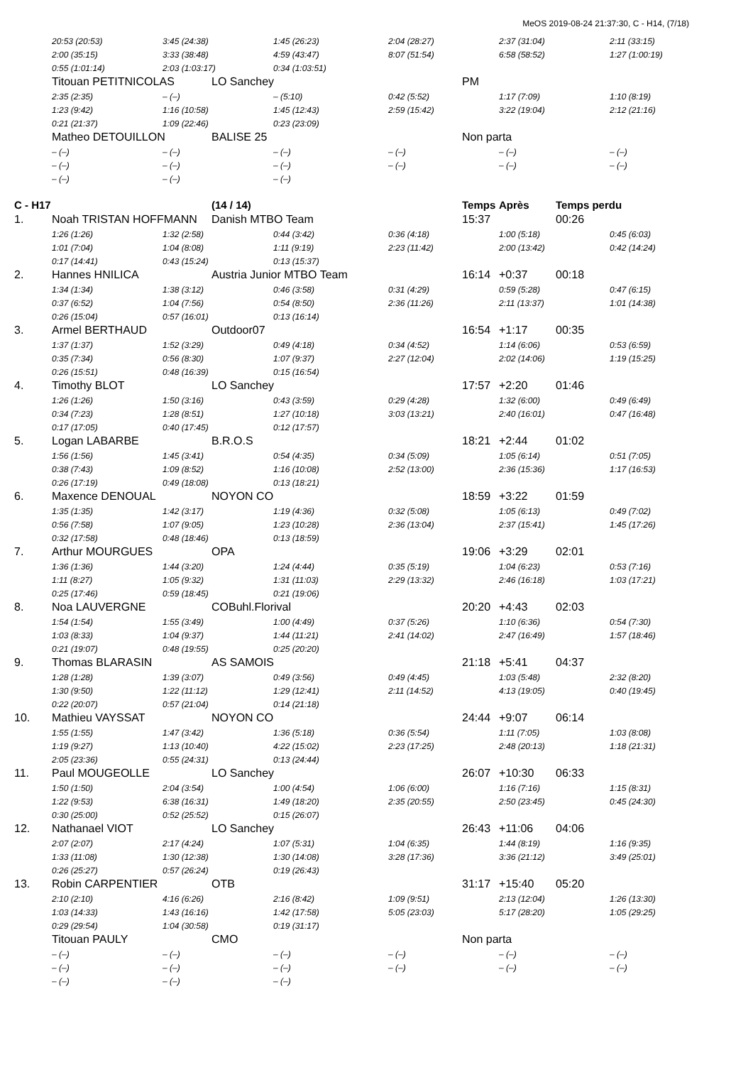MeOS 2019-08-24 21:37:30, C - H14, (7/18)
| | 20:53 (20:53) | 3:45 (24:38) | | 1:45 (26:23) | 2:04 (28:27) | | 2:37 (31:04) | | 2:11 (33:15) |
| | 2:00 (35:15) | 3:33 (38:48) | | 4:59 (43:47) | 8:07 (51:54) | | 6:58 (58:52) | | 1:27 (1:00:19) |
| | 0:55 (1:01:14) | 2:03 (1:03:17) | | 0:34 (1:03:51) | | | | | |
| | Titouan PETITNICOLAS | | LO Sanchey | | | PM | | | |
| | 2:35 (2:35) | – (–) | | – (5:10) | 0:42 (5:52) | | 1:17 (7:09) | | 1:10 (8:19) |
| | 1:23 (9:42) | 1:16 (10:58) | | 1:45 (12:43) | 2:59 (15:42) | | 3:22 (19:04) | | 2:12 (21:16) |
| | 0:21 (21:37) | 1:09 (22:46) | | 0:23 (23:09) | | | | | |
| | Matheo DETOUILLON | | BALISE 25 | | | Non parta | | | |
| | – (–) | – (–) | | – (–) | – (–) | | – (–) | | – (–) |
| | – (–) | – (–) | | – (–) | – (–) | | – (–) | | – (–) |
| | – (–) | – (–) | | – (–) | | | | | |
| C - H17 | | (14 / 14) | | | | Temps | Après | Temps perdu | |
| 1. | Noah TRISTAN HOFFMANN | | Danish MTBO Team | | | 15:37 | | 00:26 | |
| | 1:26 (1:26) | 1:32 (2:58) | | 0:44 (3:42) | 0:36 (4:18) | | 1:00 (5:18) | | 0:45 (6:03) |
| | 1:01 (7:04) | 1:04 (8:08) | | 1:11 (9:19) | 2:23 (11:42) | | 2:00 (13:42) | | 0:42 (14:24) |
| | 0:17 (14:41) | 0:43 (15:24) | | 0:13 (15:37) | | | | | |
| 2. | Hannes HNILICA | | Austria Junior MTBO Team | | | 16:14 | +0:37 | 00:18 | |
| | 1:34 (1:34) | 1:38 (3:12) | | 0:46 (3:58) | 0:31 (4:29) | | 0:59 (5:28) | | 0:47 (6:15) |
| | 0:37 (6:52) | 1:04 (7:56) | | 0:54 (8:50) | 2:36 (11:26) | | 2:11 (13:37) | | 1:01 (14:38) |
| | 0:26 (15:04) | 0:57 (16:01) | | 0:13 (16:14) | | | | | |
| 3. | Armel BERTHAUD | | Outdoor07 | | | 16:54 | +1:17 | 00:35 | |
| | 1:37 (1:37) | 1:52 (3:29) | | 0:49 (4:18) | 0:34 (4:52) | | 1:14 (6:06) | | 0:53 (6:59) |
| | 0:35 (7:34) | 0:56 (8:30) | | 1:07 (9:37) | 2:27 (12:04) | | 2:02 (14:06) | | 1:19 (15:25) |
| | 0:26 (15:51) | 0:48 (16:39) | | 0:15 (16:54) | | | | | |
| 4. | Timothy BLOT | | LO Sanchey | | | 17:57 | +2:20 | 01:46 | |
| | 1:26 (1:26) | 1:50 (3:16) | | 0:43 (3:59) | 0:29 (4:28) | | 1:32 (6:00) | | 0:49 (6:49) |
| | 0:34 (7:23) | 1:28 (8:51) | | 1:27 (10:18) | 3:03 (13:21) | | 2:40 (16:01) | | 0:47 (16:48) |
| | 0:17 (17:05) | 0:40 (17:45) | | 0:12 (17:57) | | | | | |
| 5. | Logan LABARBE | | B.R.O.S | | | 18:21 | +2:44 | 01:02 | |
| | 1:56 (1:56) | 1:45 (3:41) | | 0:54 (4:35) | 0:34 (5:09) | | 1:05 (6:14) | | 0:51 (7:05) |
| | 0:38 (7:43) | 1:09 (8:52) | | 1:16 (10:08) | 2:52 (13:00) | | 2:36 (15:36) | | 1:17 (16:53) |
| | 0:26 (17:19) | 0:49 (18:08) | | 0:13 (18:21) | | | | | |
| 6. | Maxence DENOUAL | | NOYON CO | | | 18:59 | +3:22 | 01:59 | |
| | 1:35 (1:35) | 1:42 (3:17) | | 1:19 (4:36) | 0:32 (5:08) | | 1:05 (6:13) | | 0:49 (7:02) |
| | 0:56 (7:58) | 1:07 (9:05) | | 1:23 (10:28) | 2:36 (13:04) | | 2:37 (15:41) | | 1:45 (17:26) |
| | 0:32 (17:58) | 0:48 (18:46) | | 0:13 (18:59) | | | | | |
| 7. | Arthur MOURGUES | | OPA | | | 19:06 | +3:29 | 02:01 | |
| | 1:36 (1:36) | 1:44 (3:20) | | 1:24 (4:44) | 0:35 (5:19) | | 1:04 (6:23) | | 0:53 (7:16) |
| | 1:11 (8:27) | 1:05 (9:32) | | 1:31 (11:03) | 2:29 (13:32) | | 2:46 (16:18) | | 1:03 (17:21) |
| | 0:25 (17:46) | 0:59 (18:45) | | 0:21 (19:06) | | | | | |
| 8. | Noa LAUVERGNE | | COBuhl.Florival | | | 20:20 | +4:43 | 02:03 | |
| | 1:54 (1:54) | 1:55 (3:49) | | 1:00 (4:49) | 0:37 (5:26) | | 1:10 (6:36) | | 0:54 (7:30) |
| | 1:03 (8:33) | 1:04 (9:37) | | 1:44 (11:21) | 2:41 (14:02) | | 2:47 (16:49) | | 1:57 (18:46) |
| | 0:21 (19:07) | 0:48 (19:55) | | 0:25 (20:20) | | | | | |
| 9. | Thomas BLARASIN | | AS SAMOIS | | | 21:18 | +5:41 | 04:37 | |
| | 1:28 (1:28) | 1:39 (3:07) | | 0:49 (3:56) | 0:49 (4:45) | | 1:03 (5:48) | | 2:32 (8:20) |
| | 1:30 (9:50) | 1:22 (11:12) | | 1:29 (12:41) | 2:11 (14:52) | | 4:13 (19:05) | | 0:40 (19:45) |
| | 0:22 (20:07) | 0:57 (21:04) | | 0:14 (21:18) | | | | | |
| 10. | Mathieu VAYSSAT | | NOYON CO | | | 24:44 | +9:07 | 06:14 | |
| | 1:55 (1:55) | 1:47 (3:42) | | 1:36 (5:18) | 0:36 (5:54) | | 1:11 (7:05) | | 1:03 (8:08) |
| | 1:19 (9:27) | 1:13 (10:40) | | 4:22 (15:02) | 2:23 (17:25) | | 2:48 (20:13) | | 1:18 (21:31) |
| | 2:05 (23:36) | 0:55 (24:31) | | 0:13 (24:44) | | | | | |
| 11. | Paul MOUGEOLLE | | LO Sanchey | | | 26:07 | +10:30 | 06:33 | |
| | 1:50 (1:50) | 2:04 (3:54) | | 1:00 (4:54) | 1:06 (6:00) | | 1:16 (7:16) | | 1:15 (8:31) |
| | 1:22 (9:53) | 6:38 (16:31) | | 1:49 (18:20) | 2:35 (20:55) | | 2:50 (23:45) | | 0:45 (24:30) |
| | 0:30 (25:00) | 0:52 (25:52) | | 0:15 (26:07) | | | | | |
| 12. | Nathanael VIOT | | LO Sanchey | | | 26:43 | +11:06 | 04:06 | |
| | 2:07 (2:07) | 2:17 (4:24) | | 1:07 (5:31) | 1:04 (6:35) | | 1:44 (8:19) | | 1:16 (9:35) |
| | 1:33 (11:08) | 1:30 (12:38) | | 1:30 (14:08) | 3:28 (17:36) | | 3:36 (21:12) | | 3:49 (25:01) |
| | 0:26 (25:27) | 0:57 (26:24) | | 0:19 (26:43) | | | | | |
| 13. | Robin CARPENTIER | | OTB | | | 31:17 | +15:40 | 05:20 | |
| | 2:10 (2:10) | 4:16 (6:26) | | 2:16 (8:42) | 1:09 (9:51) | | 2:13 (12:04) | | 1:26 (13:30) |
| | 1:03 (14:33) | 1:43 (16:16) | | 1:42 (17:58) | 5:05 (23:03) | | 5:17 (28:20) | | 1:05 (29:25) |
| | 0:29 (29:54) | 1:04 (30:58) | | 0:19 (31:17) | | | | | |
| | Titouan PAULY | | CMO | | | Non parta | | | |
| | – (–) | – (–) | | – (–) | – (–) | | – (–) | | – (–) |
| | – (–) | – (–) | | – (–) | – (–) | | – (–) | | – (–) |
| | – (–) | – (–) | | – (–) | | | | | |